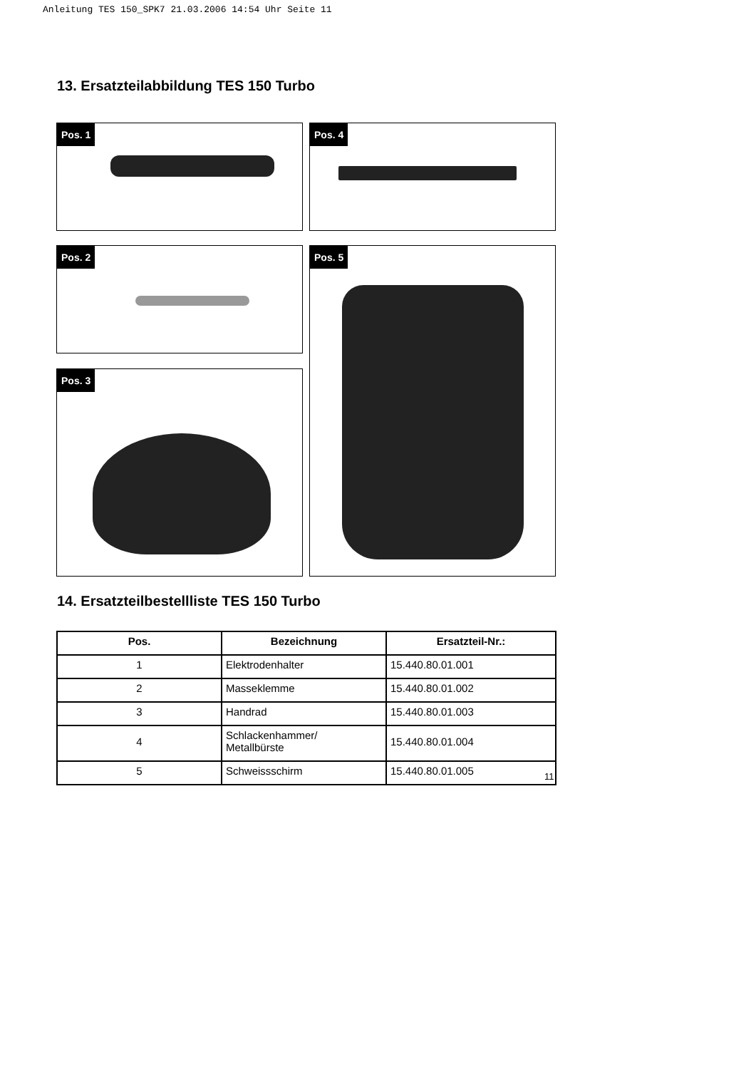Anleitung TES 150_SPK7 21.03.2006 14:54 Uhr Seite 11
13. Ersatzteilabbildung TES 150 Turbo
Pos. 1 Pos. 4
Pos. 2
Pos. 3
Pos. 5
14. Ersatzteilbestellliste TES 150 Turbo
| Pos. | Bezeichnung | Ersatzteil-Nr.: |
| --- | --- | --- |
| 1 | Elektrodenhalter | 15.440.80.01.001 |
| 2 | Masseklemme | 15.440.80.01.002 |
| 3 | Handrad | 15.440.80.01.003 |
| 4 | Schlackenhammer/ Metallbürste | 15.440.80.01.004 |
| 5 | Schweissschirm | 15.440.80.01.005 |
11